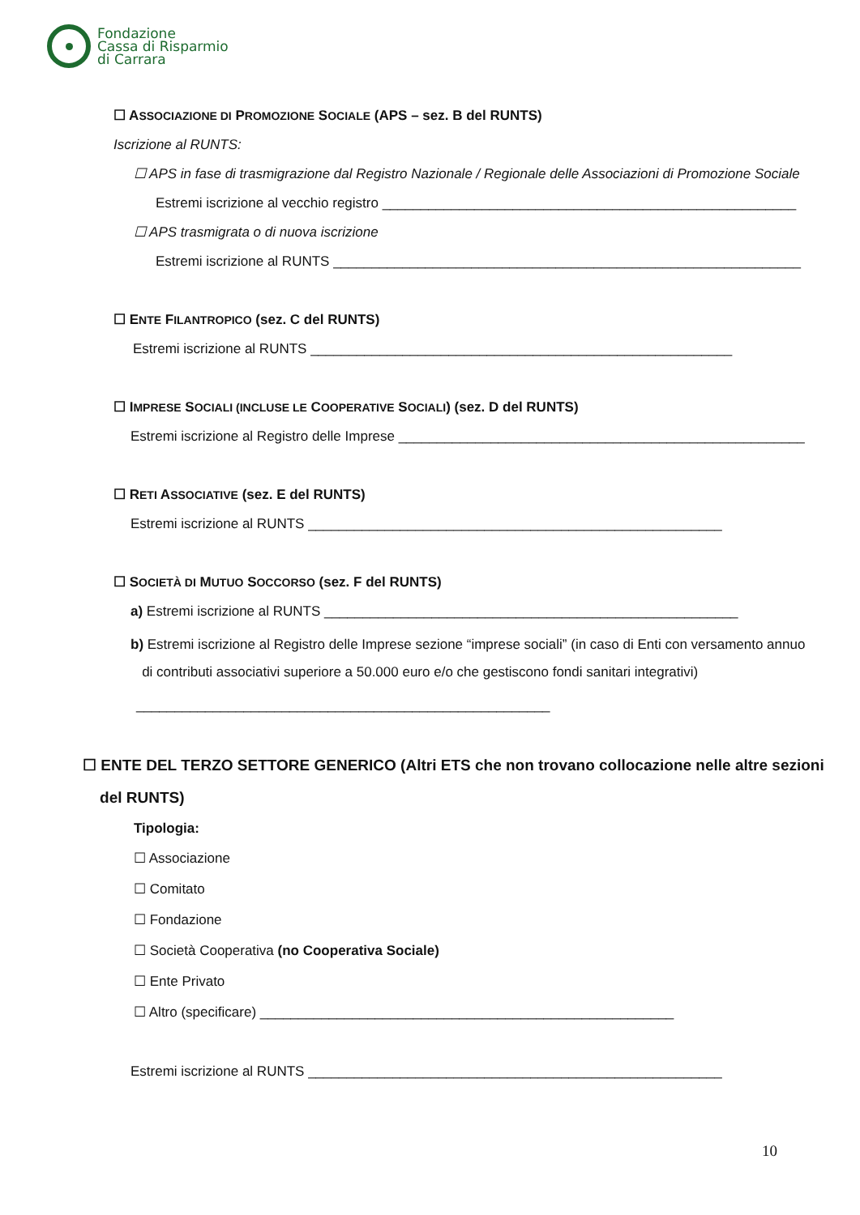Fondazione
Cassa di Risparmio
di Carrara
☐ ASSOCIAZIONE DI PROMOZIONE SOCIALE (APS – sez. B del RUNTS)
Iscrizione al RUNTS:
☐ APS in fase di trasmigrazione dal Registro Nazionale / Regionale delle Associazioni di Promozione Sociale
Estremi iscrizione al vecchio registro ______________________________________________________
☐ APS trasmigrata o di nuova iscrizione
Estremi iscrizione al RUNTS _____________________________________________________________
☐ ENTE FILANTROPICO (sez. C del RUNTS)
Estremi iscrizione al RUNTS _______________________________________________________
☐ IMPRESE SOCIALI (INCLUSE LE COOPERATIVE SOCIALI) (sez. D del RUNTS)
Estremi iscrizione al Registro delle Imprese _____________________________________________________
☐ RETI ASSOCIATIVE (sez. E del RUNTS)
Estremi iscrizione al RUNTS ______________________________________________________
☐ SOCIETÀ DI MUTUO SOCCORSO (sez. F del RUNTS)
a) Estremi iscrizione al RUNTS ______________________________________________________
b) Estremi iscrizione al Registro delle Imprese sezione “imprese sociali” (in caso di Enti con versamento annuo
di contributi associativi superiore a 50.000 euro e/o che gestiscono fondi sanitari integrativi)
______________________________________________________
☐ ENTE DEL TERZO SETTORE GENERICO (Altri ETS che non trovano collocazione nelle altre sezioni
del RUNTS)
Tipologia:
☐ Associazione
☐ Comitato
☐ Fondazione
☐ Società Cooperativa (no Cooperativa Sociale)
☐ Ente Privato
☐ Altro (specificare) ______________________________________________________
Estremi iscrizione al RUNTS ______________________________________________________
10